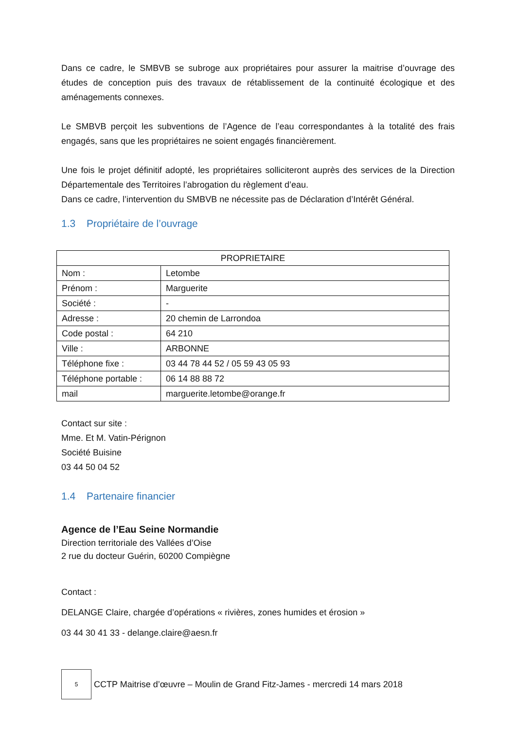Dans ce cadre, le SMBVB se subroge aux propriétaires pour assurer la maitrise d’ouvrage des études de conception puis des travaux de rétablissement de la continuité écologique et des aménagements connexes.
Le SMBVB perçoit les subventions de l’Agence de l’eau correspondantes à la totalité des frais engagés, sans que les propriétaires ne soient engagés financièrement.
Une fois le projet définitif adopté, les propriétaires solliciteront auprès des services de la Direction Départementale des Territoires l’abrogation du règlement d’eau.
Dans ce cadre, l’intervention du SMBVB ne nécessite pas de Déclaration d’Intérêt Général.
1.3 Propriétaire de l’ouvrage
| PROPRIETAIRE | |
| --- | --- |
| Nom : | Letombe |
| Prénom : | Marguerite |
| Société : | - |
| Adresse : | 20 chemin de Larrondoa |
| Code postal : | 64 210 |
| Ville : | ARBONNE |
| Téléphone fixe : | 03 44 78 44 52 / 05 59 43 05 93 |
| Téléphone portable : | 06 14 88 88 72 |
| mail | marguerite.letombe@orange.fr |
Contact sur site :
Mme. Et M. Vatin-Pérignon
Société Buisine
03 44 50 04 52
1.4 Partenaire financier
Agence de l’Eau Seine Normandie
Direction territoriale des Vallées d’Oise
2 rue du docteur Guérin, 60200 Compiègne
Contact :
DELANGE Claire, chargée d’opérations « rivières, zones humides et érosion »
03 44 30 41 33 - delange.claire@aesn.fr
5
CCTP Maitrise d’œuvre – Moulin de Grand Fitz-James - mercredi 14 mars 2018